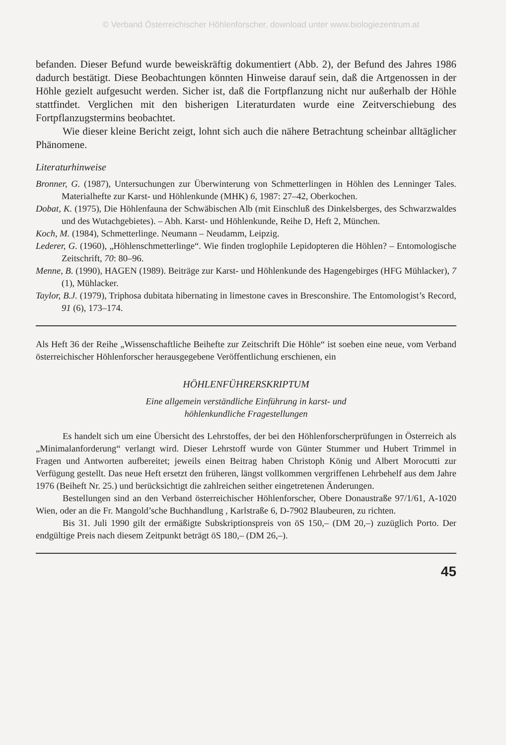© Verband Österreichischer Höhlenforscher, download unter www.biologiezentrum.at
befanden. Dieser Befund wurde beweiskräftig dokumentiert (Abb. 2), der Befund des Jahres 1986 dadurch bestätigt. Diese Beobachtungen könnten Hinweise darauf sein, daß die Artgenossen in der Höhle gezielt aufgesucht werden. Sicher ist, daß die Fortpflanzung nicht nur außerhalb der Höhle stattfindet. Verglichen mit den bisherigen Literaturdaten wurde eine Zeitverschiebung des Fortpflanzugstermins beobachtet.
Wie dieser kleine Bericht zeigt, lohnt sich auch die nähere Betrachtung scheinbar alltäglicher Phänomene.
Literaturhinweise
Bronner, G. (1987), Untersuchungen zur Überwinterung von Schmetterlingen in Höhlen des Lenninger Tales. Materialhefte zur Karst- und Höhlenkunde (MHK) 6, 1987: 27–42, Oberkochen.
Dobat, K. (1975), Die Höhlenfauna der Schwäbischen Alb (mit Einschluß des Dinkelsberges, des Schwarzwaldes und des Wutachgebietes). – Abh. Karst- und Höhlenkunde, Reihe D, Heft 2, München.
Koch, M. (1984), Schmetterlinge. Neumann – Neudamm, Leipzig.
Lederer, G. (1960), „Höhlenschmetterlinge“. Wie finden troglophile Lepidopteren die Höhlen? – Entomologische Zeitschrift, 70: 80–96.
Menne, B. (1990), HAGEN (1989). Beiträge zur Karst- und Höhlenkunde des Hagengebirges (HFG Mühlacker), 7 (1), Mühlacker.
Taylor, B.J. (1979), Triphosa dubitata hibernating in limestone caves in Bresconshire. The Entomologist’s Record, 91 (6), 173–174.
Als Heft 36 der Reihe „Wissenschaftliche Beihefte zur Zeitschrift Die Höhle“ ist soeben eine neue, vom Verband österreichischer Höhlenforscher herausgegebene Veröffentlichung erschienen, ein
HÖHLENFÜHRERSKRIPTUM
Eine allgemein verständliche Einführung in karst- und
höhlenkundliche Fragestellungen
Es handelt sich um eine Übersicht des Lehrstoffes, der bei den Höhlenforscherprüfungen in Österreich als „Minimalanforderung“ verlangt wird. Dieser Lehrstoff wurde von Günter Stummer und Hubert Trimmel in Fragen und Antworten aufbereitet; jeweils einen Beitrag haben Christoph König und Albert Morocutti zur Verfügung gestellt. Das neue Heft ersetzt den früheren, längst vollkommen vergriffenen Lehrbehelf aus dem Jahre 1976 (Beiheft Nr. 25.) und berücksichtigt die zahlreichen seither eingetretenen Änderungen.
Bestellungen sind an den Verband österreichischer Höhlenforscher, Obere Donaustraße 97/1/61, A-1020 Wien, oder an die Fr. Mangold’sche Buchhandlung , Karlstraße 6, D-7902 Blaubeuren, zu richten.
Bis 31. Juli 1990 gilt der ermäßigte Subskriptionspreis von öS 150,– (DM 20,–) zuzüglich Porto. Der endgültige Preis nach diesem Zeitpunkt beträgt öS 180,– (DM 26,–).
45